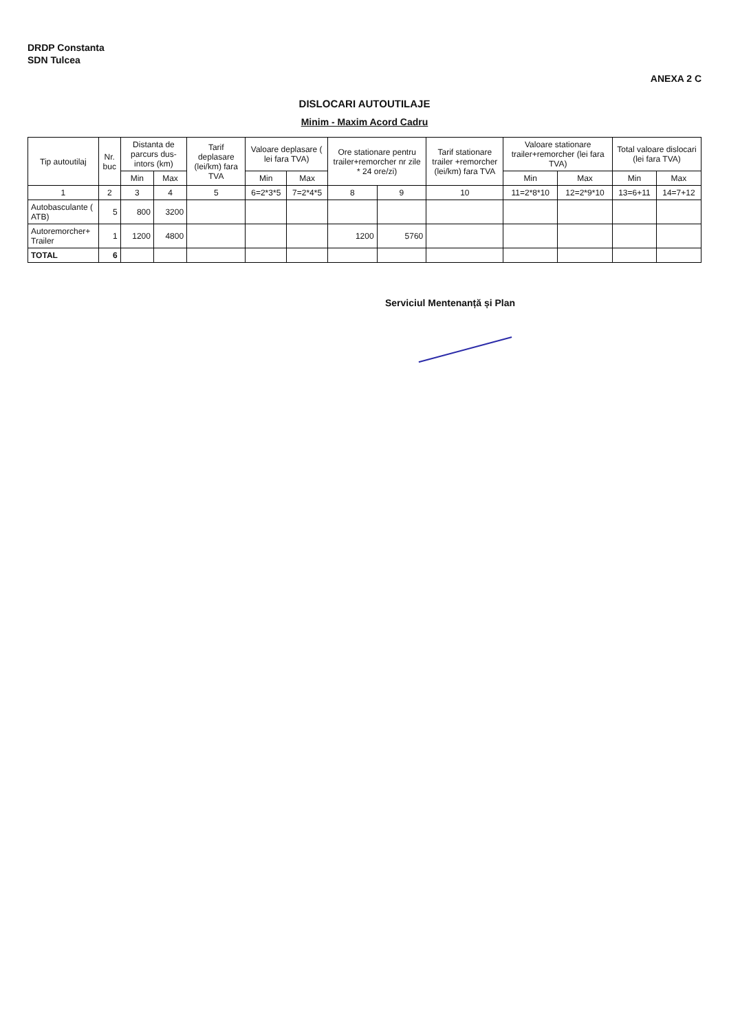DRDP Constanta
SDN Tulcea
ANEXA 2 C
DISLOCARI AUTOUTILAJE
Minim - Maxim Acord Cadru
| Tip autoutilaj | Nr. buc | Distanta de parcurs dus-intors (km) | | Tarif deplasare (lei/km) fara TVA | Valoare deplasare ( lei fara TVA) | | Ore stationare pentru trailer+remorcher nr zile * 24 ore/zi) | | Tarif stationare trailer +remorcher (lei/km) fara TVA | Valoare stationare trailer+remorcher (lei fara TVA) | | Total valoare dislocari (lei fara TVA) | |
| --- | --- | --- | --- | --- | --- | --- | --- | --- | --- | --- | --- | --- | --- |
| | | Min | Max | | Min | Max | | | | Min | Max | Min | Max |
| 1 | 2 | 3 | 4 | 5 | 6=2*3*5 | 7=2*4*5 | 8 | 9 | 10 | 11=2*8*10 | 12=2*9*10 | 13=6+11 | 14=7+12 |
| Autobasculante ( ATB) | 5 | 800 | 3200 | | | | | | | | | | |
| Autoremorcher+ Trailer | 1 | 1200 | 4800 | | | | 1200 | 5760 | | | | | |
| TOTAL | 6 | | | | | | | | | | | | |
Serviciul Mentenanță și Plan